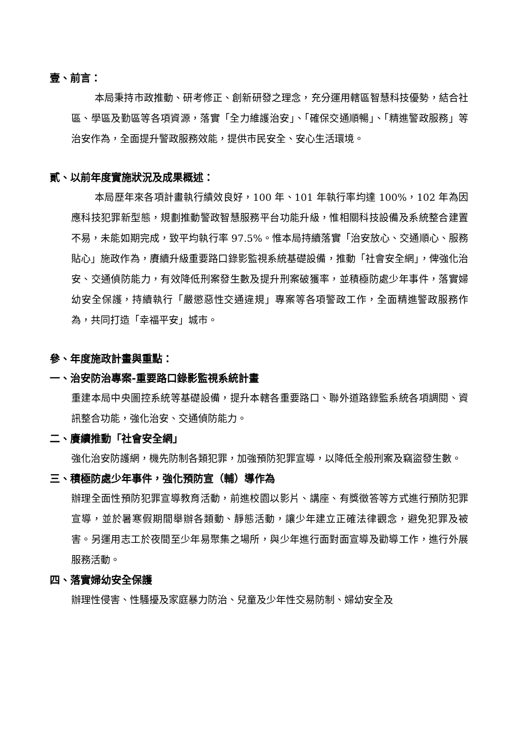壹、前言：
本局秉持市政推動、研考修正、創新研發之理念，充分運用轄區智慧科技優勢，結合社區、學區及勤區等各項資源，落實「全力維護治安」、「確保交通順暢」、「精進警政服務」等治安作為，全面提升警政服務效能，提供市民安全、安心生活環境。
貳、以前年度實施狀況及成果概述：
本局歷年來各項計畫執行績效良好，100 年、101 年執行率均達 100%，102 年為因應科技犯罪新型態，規劃推動警政智慧服務平台功能升級，惟相關科技設備及系統整合建置不易，未能如期完成，致平均執行率 97.5%。惟本局持續落實「治安放心、交通順心、服務貼心」施政作為，賡續升級重要路口錄影監視系統基礎設備，推動「社會安全網」，俾強化治安、交通偵防能力，有效降低刑案發生數及提升刑案破獲率，並積極防處少年事件，落實婦幼安全保護，持續執行「嚴懲惡性交通違規」專案等各項警政工作，全面精進警政服務作為，共同打造「幸福平安」城市。
參、年度施政計畫與重點：
一、治安防治專案-重要路口錄影監視系統計畫
重建本局中央圖控系統等基礎設備，提升本轄各重要路口、聯外道路錄監系統各項調閱、資訊整合功能，強化治安、交通偵防能力。
二、賡續推動「社會安全網」
強化治安防護網，機先防制各類犯罪，加強預防犯罪宣導，以降低全般刑案及竊盜發生數。
三、積極防處少年事件，強化預防宣（輔）導作為
辦理全面性預防犯罪宣導教育活動，前進校園以影片、講座、有獎徵答等方式進行預防犯罪宣導，並於暑寒假期間舉辦各類動、靜態活動，讓少年建立正確法律觀念，避免犯罪及被害。另運用志工於夜間至少年易聚集之場所，與少年進行面對面宣導及勸導工作，進行外展服務活動。
四、落實婦幼安全保護
辦理性侵害、性騷擾及家庭暴力防治、兒童及少年性交易防制、婦幼安全及